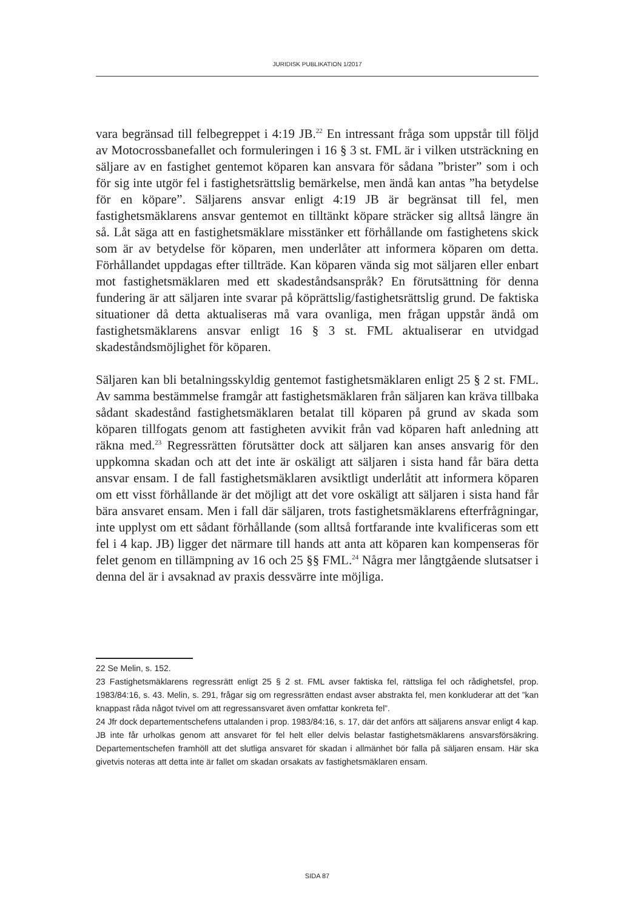JURIDISK PUBLIKATION 1/2017
vara begränsad till felbegreppet i 4:19 JB.<sup>22</sup> En intressant fråga som uppstår till följd av Motocrossbanefallet och formuleringen i 16 § 3 st. FML är i vilken utsträckning en säljare av en fastighet gentemot köparen kan ansvara för sådana ”brister” som i och för sig inte utgör fel i fastighetsrättslig bemärkelse, men ändå kan antas ”ha betydelse för en köpare”. Säljarens ansvar enligt 4:19 JB är begränsat till fel, men fastighetsmäklarens ansvar gentemot en tilltänkt köpare sträcker sig alltså längre än så. Låt säga att en fastighets­mäklare misstänker ett förhållande om fastighetens skick som är av betydelse för köparen, men underlåter att informera köparen om detta. Förhållandet uppdagas efter tillträde. Kan köparen vända sig mot säljaren eller enbart mot fastighetsmäklaren med ett skadeståndsanspråk? En förutsättning för denna fundering är att säljaren inte svarar på köprättslig/fastighetsrättslig grund. De faktiska situationer då detta aktualiseras må vara ovanliga, men frågan uppstår ändå om fastighetsmäklarens ansvar enligt 16 § 3 st. FML aktualiserar en utvidgad skadeståndsmöjlighet för köparen.
Säljaren kan bli betalningsskyldig gentemot fastighetsmäklaren enligt 25 § 2 st. FML. Av samma bestämmelse framgår att fastighetsmäklaren från säljaren kan kräva tillbaka sådant skadestånd fastighetsmäklaren betalat till köparen på grund av skada som köparen tillfogats genom att fastigheten avvikit från vad köparen haft anledning att räkna med.<sup>23</sup> Regressrätten förutsätter dock att säljaren kan anses ansvarig för den uppkomna skadan och att det inte är oskäligt att säljaren i sista hand får bära detta ansvar ensam. I de fall fastighetsmäklaren avsiktligt underlåtit att informera köparen om ett visst förhållande är det möjligt att det vore oskäligt att säljaren i sista hand får bära ansvaret ensam. Men i fall där säljaren, trots fastighetsmäklarens efterfrågningar, inte upplyst om ett sådant förhållande (som alltså fortfarande inte kvalificeras som ett fel i 4 kap. JB) ligger det närmare till hands att anta att köparen kan kompen­seras för felet genom en tillämpning av 16 och 25 §§ FML.<sup>24</sup> Några mer långtgående slutsatser i denna del är i avsaknad av praxis dessvärre inte möjliga.
22 Se Melin, s. 152.
23 Fastighetsmäklarens regressrätt enligt 25 § 2 st. FML avser faktiska fel, rättsliga fel och rådighetsfel, prop. 1983/84:16, s. 43. Melin, s. 291, frågar sig om regressrätten endast avser abstrakta fel, men konkluderar att det ”kan knappast råda något tvivel om att regressansvaret även omfattar konkreta fel”.
24 Jfr dock departementschefens uttalanden i prop. 1983/84:16, s. 17, där det anförs att säljarens ansvar enligt 4 kap. JB inte får urholkas genom att ansvaret för fel helt eller delvis belastar fastighetsmäklarens ansvarsförsäkring. Departementschefen framhöll att det slutliga ansvaret för skadan i allmänhet bör falla på säljaren ensam. Här ska givetvis noteras att detta inte är fallet om skadan orsakats av fastighetsmäklaren ensam.
SIDA 87